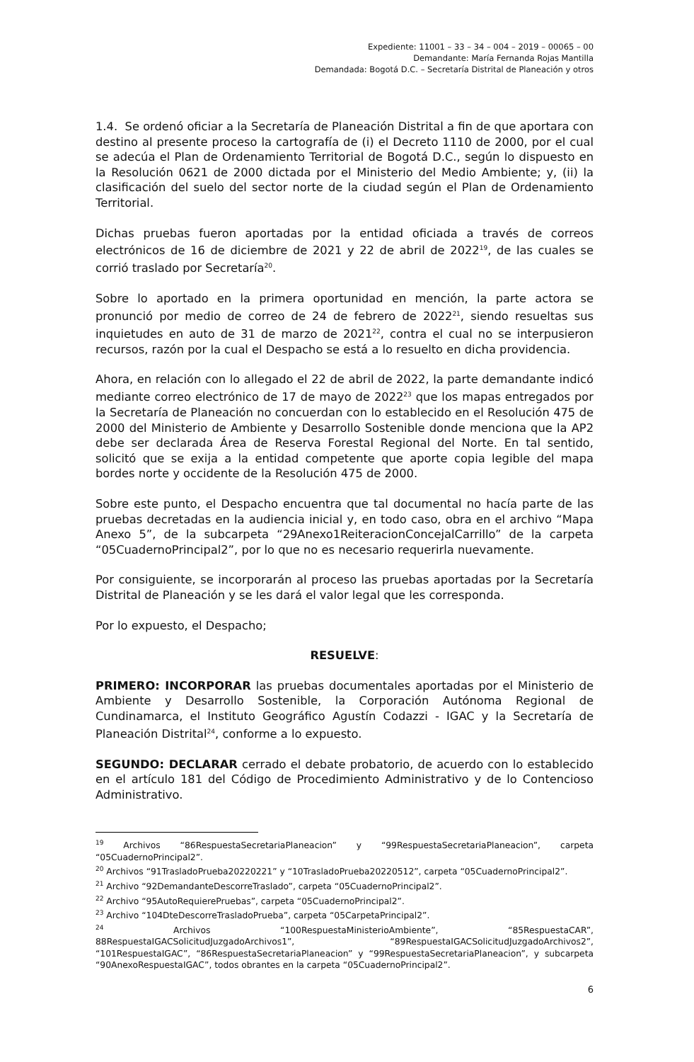Expediente: 11001 – 33 – 34 – 004 – 2019 – 00065 – 00
Demandante: María Fernanda Rojas Mantilla
Demandada: Bogotá D.C. – Secretaría Distrital de Planeación y otros
1.4. Se ordenó oficiar a la Secretaría de Planeación Distrital a fin de que aportara con destino al presente proceso la cartografía de (i) el Decreto 1110 de 2000, por el cual se adecúa el Plan de Ordenamiento Territorial de Bogotá D.C., según lo dispuesto en la Resolución 0621 de 2000 dictada por el Ministerio del Medio Ambiente; y, (ii) la clasificación del suelo del sector norte de la ciudad según el Plan de Ordenamiento Territorial.
Dichas pruebas fueron aportadas por la entidad oficiada a través de correos electrónicos de 16 de diciembre de 2021 y 22 de abril de 2022<sup>19</sup>, de las cuales se corrió traslado por Secretaría<sup>20</sup>.
Sobre lo aportado en la primera oportunidad en mención, la parte actora se pronunció por medio de correo de 24 de febrero de 2022<sup>21</sup>, siendo resueltas sus inquietudes en auto de 31 de marzo de 2021<sup>22</sup>, contra el cual no se interpusieron recursos, razón por la cual el Despacho se está a lo resuelto en dicha providencia.
Ahora, en relación con lo allegado el 22 de abril de 2022, la parte demandante indicó mediante correo electrónico de 17 de mayo de 2022<sup>23</sup> que los mapas entregados por la Secretaría de Planeación no concuerdan con lo establecido en el Resolución 475 de 2000 del Ministerio de Ambiente y Desarrollo Sostenible donde menciona que la AP2 debe ser declarada Área de Reserva Forestal Regional del Norte. En tal sentido, solicitó que se exija a la entidad competente que aporte copia legible del mapa bordes norte y occidente de la Resolución 475 de 2000.
Sobre este punto, el Despacho encuentra que tal documental no hacía parte de las pruebas decretadas en la audiencia inicial y, en todo caso, obra en el archivo “Mapa Anexo 5”, de la subcarpeta “29Anexo1ReiteracionConcejalCarrillo” de la carpeta “05CuadernoPrincipal2”, por lo que no es necesario requerirla nuevamente.
Por consiguiente, se incorporarán al proceso las pruebas aportadas por la Secretaría Distrital de Planeación y se les dará el valor legal que les corresponda.
Por lo expuesto, el Despacho;
RESUELVE:
PRIMERO: INCORPORAR las pruebas documentales aportadas por el Ministerio de Ambiente y Desarrollo Sostenible, la Corporación Autónoma Regional de Cundinamarca, el Instituto Geográfico Agustín Codazzi - IGAC y la Secretaría de Planeación Distrital<sup>24</sup>, conforme a lo expuesto.
SEGUNDO: DECLARAR cerrado el debate probatorio, de acuerdo con lo establecido en el artículo 181 del Código de Procedimiento Administrativo y de lo Contencioso Administrativo.
<sup>19</sup> Archivos “86RespuestaSecretariaPlaneacion” y “99RespuestaSecretariaPlaneacion”, carpeta “05CuadernoPrincipal2”.
<sup>20</sup> Archivos “91TrasladoPrueba20220221” y “10TrasladoPrueba20220512”, carpeta “05CuadernoPrincipal2”.
<sup>21</sup> Archivo “92DemandanteDescorreTraslado”, carpeta “05CuadernoPrincipal2”.
<sup>22</sup> Archivo “95AutoRequierePruebas”, carpeta “05CuadernoPrincipal2”.
<sup>23</sup> Archivo “104DteDescorreTrasladoPrueba”, carpeta “05CarpetaPrincipal2”.
<sup>24</sup> Archivos “100RespuestaMinisterioAmbiente”, “85RespuestaCAR”, 88RespuestaIGACSolicitudJuzgadoArchivos1”, “89RespuestaIGACSolicitudJuzgadoArchivos2”, “101RespuestaIGAC”, “86RespuestaSecretariaPlaneacion” y “99RespuestaSecretariaPlaneacion”, y subcarpeta “90AnexoRespuestaIGAC”, todos obrantes en la carpeta “05CuadernoPrincipal2”.
6